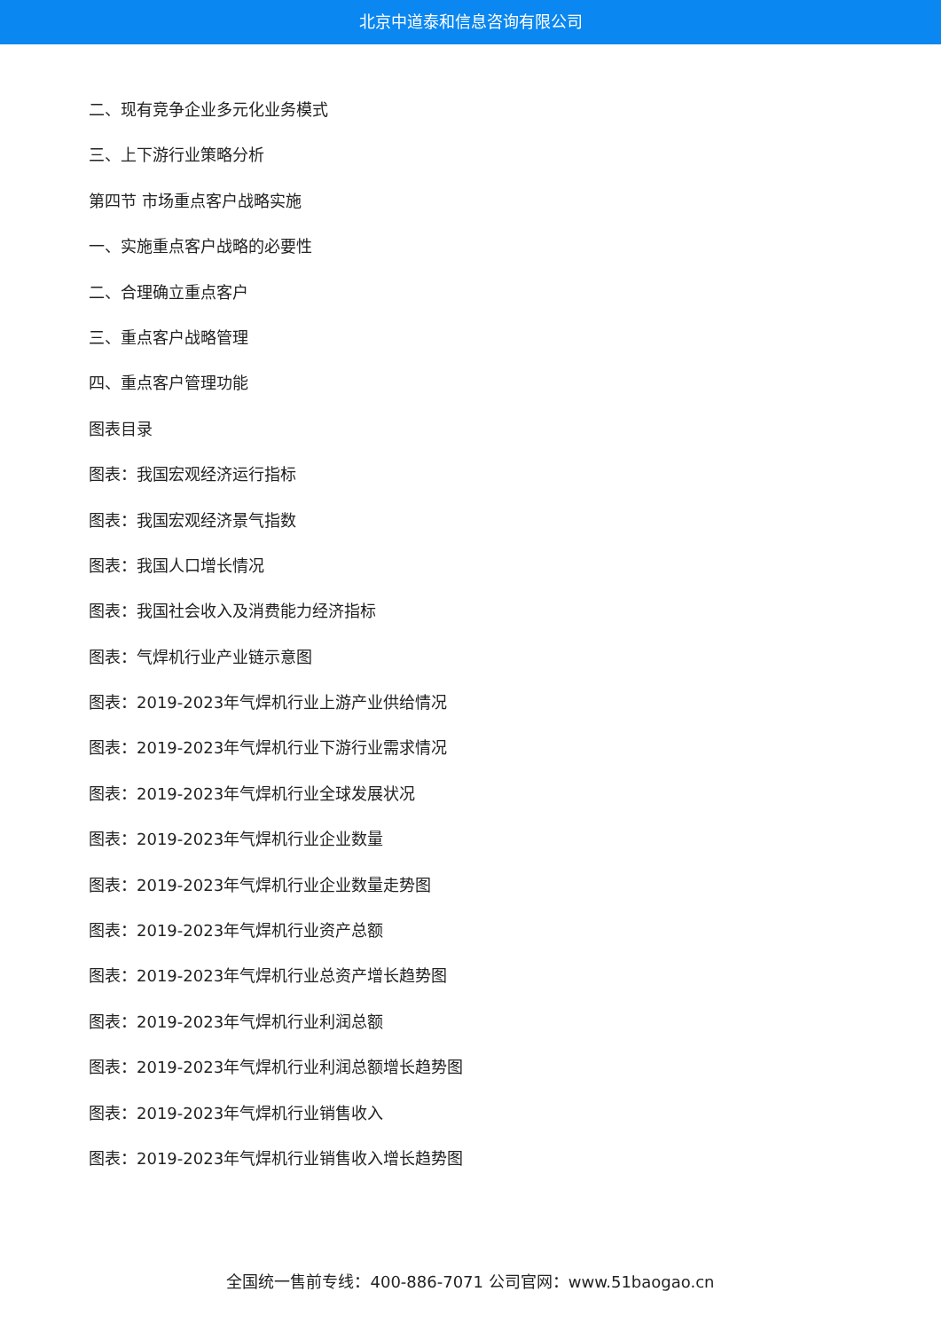北京中道泰和信息咨询有限公司
二、现有竞争企业多元化业务模式
三、上下游行业策略分析
第四节 市场重点客户战略实施
一、实施重点客户战略的必要性
二、合理确立重点客户
三、重点客户战略管理
四、重点客户管理功能
图表目录
图表：我国宏观经济运行指标
图表：我国宏观经济景气指数
图表：我国人口增长情况
图表：我国社会收入及消费能力经济指标
图表：气焊机行业产业链示意图
图表：2019-2023年气焊机行业上游产业供给情况
图表：2019-2023年气焊机行业下游行业需求情况
图表：2019-2023年气焊机行业全球发展状况
图表：2019-2023年气焊机行业企业数量
图表：2019-2023年气焊机行业企业数量走势图
图表：2019-2023年气焊机行业资产总额
图表：2019-2023年气焊机行业总资产增长趋势图
图表：2019-2023年气焊机行业利润总额
图表：2019-2023年气焊机行业利润总额增长趋势图
图表：2019-2023年气焊机行业销售收入
图表：2019-2023年气焊机行业销售收入增长趋势图
全国统一售前专线：400-886-7071 公司官网：www.51baogao.cn